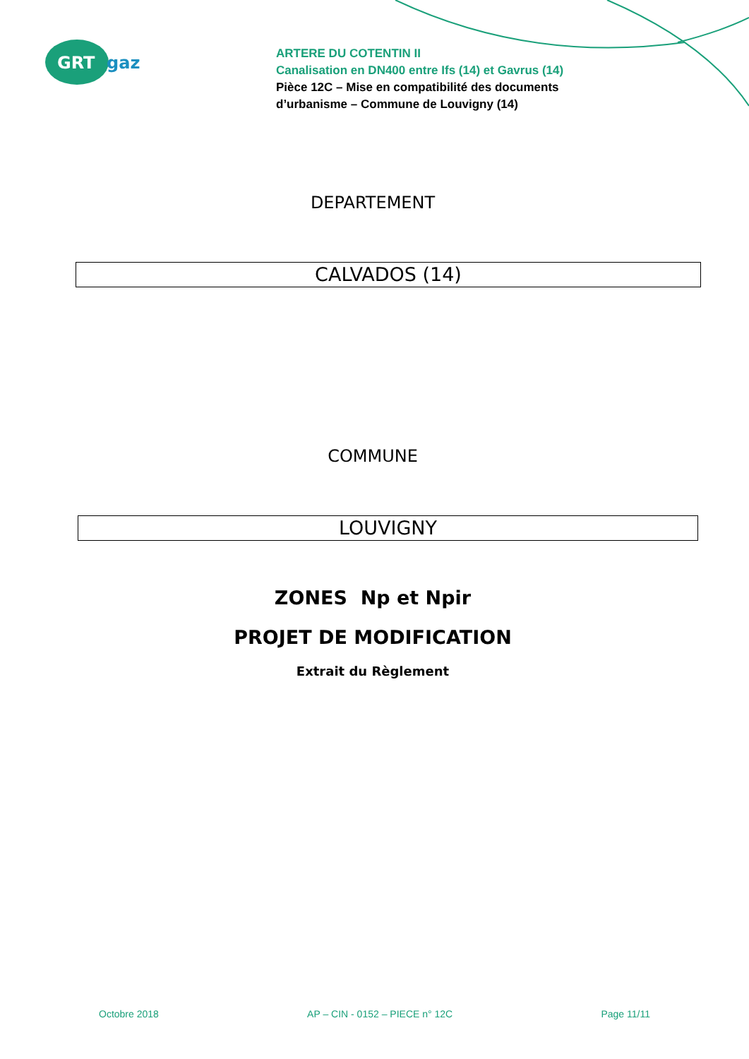GRT
gaz
ARTERE DU COTENTIN II
Canalisation en DN400 entre Ifs (14) et Gavrus (14)
Pièce 12C – Mise en compatibilité des documents
d’urbanisme – Commune de Louvigny (14)
DEPARTEMENT
CALVADOS (14)
COMMUNE
LOUVIGNY
ZONES Np et Npir
PROJET DE MODIFICATION
Extrait du Règlement
Octobre 2018 AP – CIN - 0152 – PIECE n° 12C Page 11/11